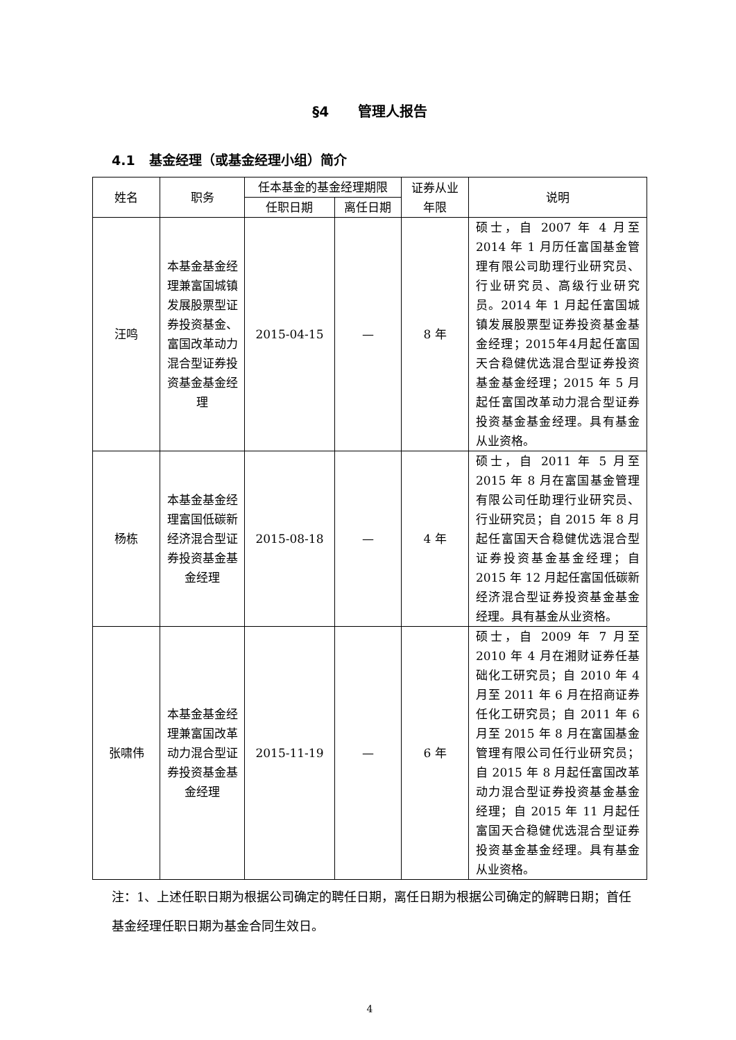§4 管理人报告
4.1 基金经理（或基金经理小组）简介
| 姓名 | 职务 | 任本基金的基金经理期限 | | 证券从业年限 | 说明 |
| --- | --- | --- | --- | --- | --- |
| | | 任职日期 | 离任日期 | | |
| 汪鸣 | 本基金基金经理兼富国城镇发展股票型证券投资基金、富国改革动力混合型证券投资基金基金经理 | 2015-04-15 | — | 8 年 | 硕士，自 2007 年 4 月至 2014 年 1 月历任富国基金管理有限公司助理行业研究员、行业研究员、高级行业研究员。2014 年 1 月起任富国城镇发展股票型证券投资基金基金经理；2015年4月起任富国天合稳健优选混合型证券投资基金基金经理；2015 年 5 月起任富国改革动力混合型证券投资基金基金经理。具有基金从业资格。 |
| 杨栋 | 本基金基金经理富国低碳新经济混合型证券投资基金基金经理 | 2015-08-18 | — | 4 年 | 硕士，自 2011 年 5 月至 2015 年 8 月在富国基金管理有限公司任助理行业研究员、行业研究员；自 2015 年 8 月起任富国天合稳健优选混合型证券投资基金基金经理；自 2015 年 12 月起任富国低碳新经济混合型证券投资基金基金经理。具有基金从业资格。 |
| 张啸伟 | 本基金基金经理兼富国改革动力混合型证券投资基金基金经理 | 2015-11-19 | — | 6 年 | 硕士，自 2009 年 7 月至 2010 年 4 月在湘财证券任基础化工研究员；自 2010 年 4 月至 2011 年 6 月在招商证券任化工研究员；自 2011 年 6 月至 2015 年 8 月在富国基金管理有限公司任行业研究员；自 2015 年 8 月起任富国改革动力混合型证券投资基金基金经理；自 2015 年 11 月起任富国天合稳健优选混合型证券投资基金基金经理。具有基金从业资格。 |
注：1、上述任职日期为根据公司确定的聘任日期，离任日期为根据公司确定的解聘日期；首任基金经理任职日期为基金合同生效日。
4